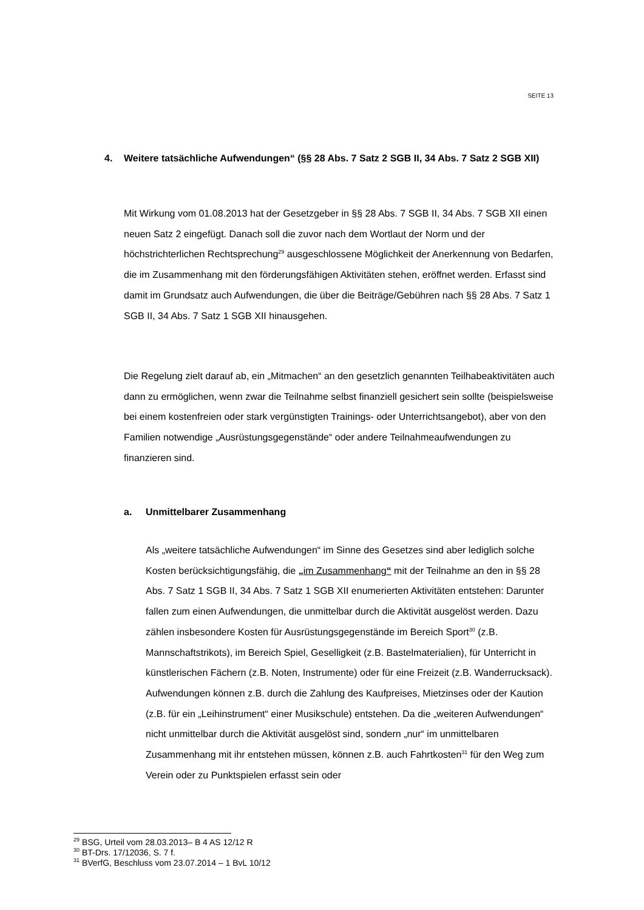SEITE 13
4. Weitere tatsächliche Aufwendungen“ (§§ 28 Abs. 7 Satz 2 SGB II, 34 Abs. 7 Satz 2 SGB XII)
Mit Wirkung vom 01.08.2013 hat der Gesetzgeber in §§ 28 Abs. 7 SGB II, 34 Abs. 7 SGB XII einen neuen Satz 2 eingefügt. Danach soll die zuvor nach dem Wortlaut der Norm und der höchstrichterlichen Rechtsprechung<sup>29</sup> ausgeschlossene Möglichkeit der Anerkennung von Bedarfen, die im Zusammenhang mit den förderungsfähigen Aktivitäten stehen, eröffnet werden. Erfasst sind damit im Grundsatz auch Aufwendungen, die über die Beiträge/Gebühren nach §§ 28 Abs. 7 Satz 1 SGB II, 34 Abs. 7 Satz 1 SGB XII hinausgehen.
Die Regelung zielt darauf ab, ein „Mitmachen“ an den gesetzlich genannten Teilhabeaktivitäten auch dann zu ermöglichen, wenn zwar die Teilnahme selbst finanziell gesichert sein sollte (beispielsweise bei einem kostenfreien oder stark vergünstigten Trainings- oder Unterrichtsangebot), aber von den Familien notwendige „Ausrüstungsgegenstände“ oder andere Teilnahmeaufwendungen zu finanzieren sind.
a. Unmittelbarer Zusammenhang
Als „weitere tatsächliche Aufwendungen“ im Sinne des Gesetzes sind aber lediglich solche Kosten berücksichtigungsfähig, die „im Zusammenhang“ mit der Teilnahme an den in §§ 28 Abs. 7 Satz 1 SGB II, 34 Abs. 7 Satz 1 SGB XII enumerierten Aktivitäten entstehen: Darunter fallen zum einen Aufwendungen, die unmittelbar durch die Aktivität ausgelöst werden. Dazu zählen insbesondere Kosten für Ausrüstungsgegenstände im Bereich Sport<sup>30</sup> (z.B. Mannschaftstrikots), im Bereich Spiel, Geselligkeit (z.B. Bastelmaterialien), für Unterricht in künstlerischen Fächern (z.B. Noten, Instrumente) oder für eine Freizeit (z.B. Wanderrucksack). Aufwendungen können z.B. durch die Zahlung des Kaufpreises, Mietzinses oder der Kaution (z.B. für ein „Leihinstrument“ einer Musikschule) entstehen. Da die „weiteren Aufwendungen“ nicht unmittelbar durch die Aktivität ausgelöst sind, sondern „nur“ im unmittelbaren Zusammenhang mit ihr entstehen müssen, können z.B. auch Fahrtkosten<sup>31</sup> für den Weg zum Verein oder zu Punktspielen erfasst sein oder
<sup>29</sup> BSG, Urteil vom 28.03.2013– B 4 AS 12/12 R
<sup>30</sup> BT-Drs. 17/12036, S. 7 f.
<sup>31</sup> BVerfG, Beschluss vom 23.07.2014 – 1 BvL 10/12